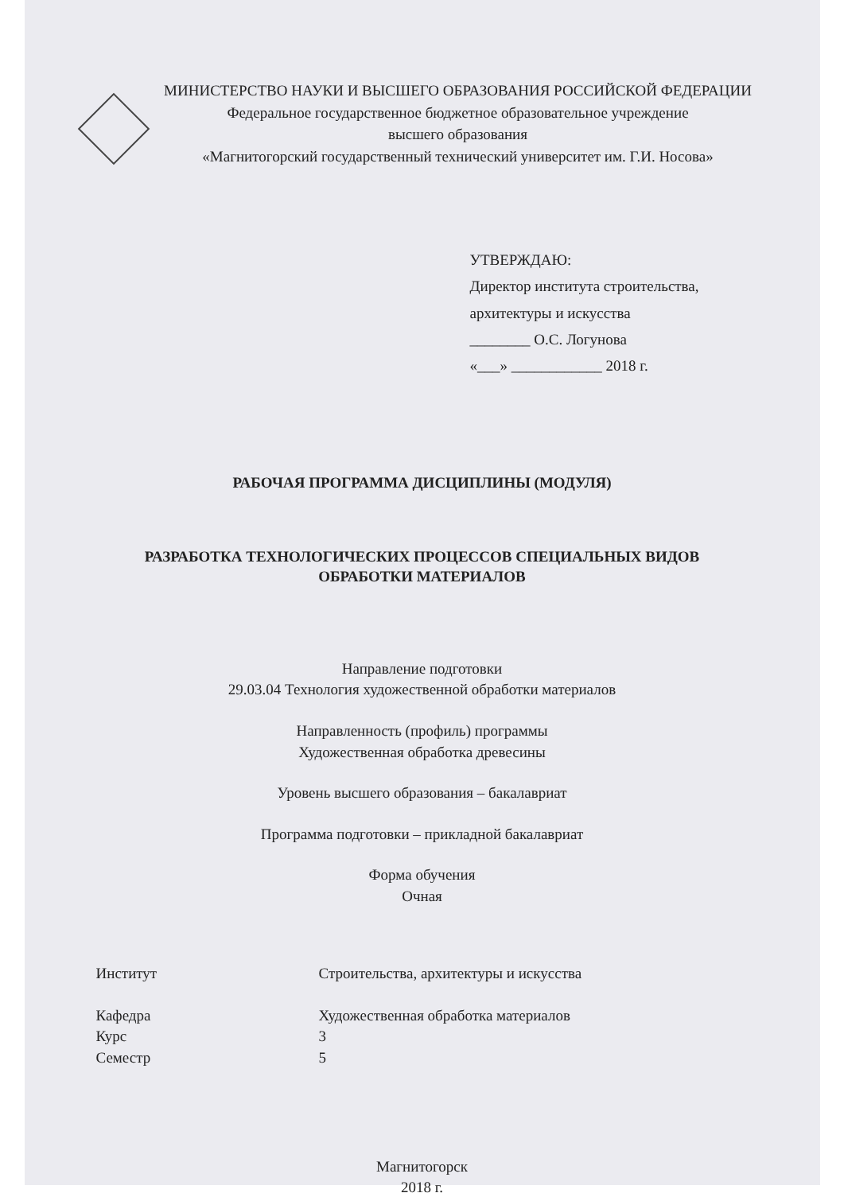МИНИСТЕРСТВО НАУКИ И ВЫСШЕГО ОБРАЗОВАНИЯ РОССИЙСКОЙ ФЕДЕРАЦИИ
Федеральное государственное бюджетное образовательное учреждение
высшего образования
«Магнитогорский государственный технический университет им. Г.И. Носова»
УТВЕРЖДАЮ:
Директор института строительства,
архитектуры и искусства
________ О.С. Логунова
«___» ____________ 2018 г.
РАБОЧАЯ ПРОГРАММА ДИСЦИПЛИНЫ (МОДУЛЯ)
РАЗРАБОТКА ТЕХНОЛОГИЧЕСКИХ ПРОЦЕССОВ СПЕЦИАЛЬНЫХ ВИДОВ
ОБРАБОТКИ МАТЕРИАЛОВ
Направление подготовки
29.03.04 Технология художественной обработки материалов
Направленность (профиль) программы
Художественная обработка древесины
Уровень высшего образования – бакалавриат
Программа подготовки – прикладной бакалавриат
Форма обучения
Очная
Институт Строительства, архитектуры и искусства
Кафедра Художественная обработка материалов
Курс 3
Семестр 5
Магнитогорск
2018 г.